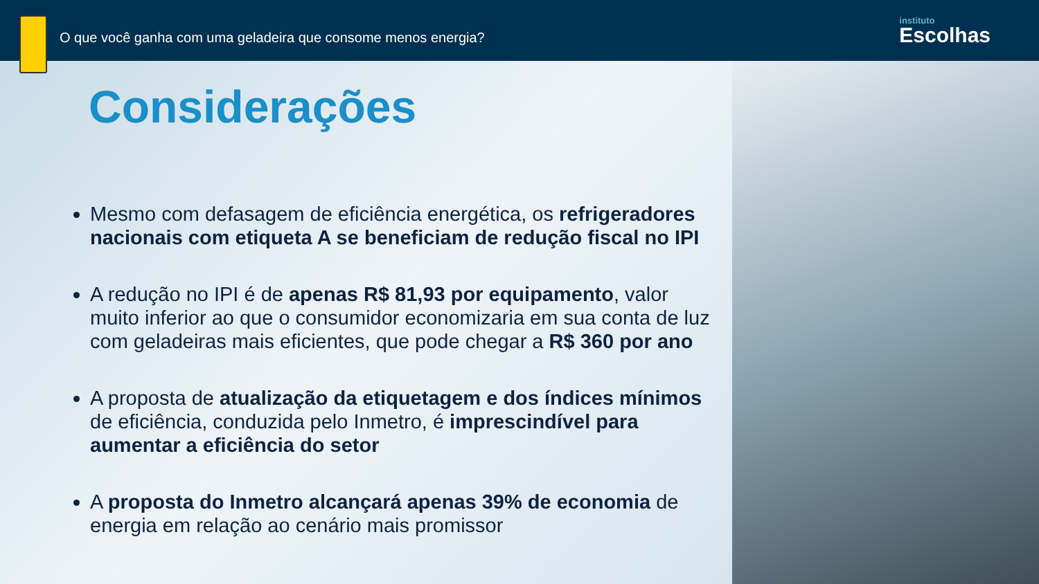O que você ganha com uma geladeira que consome menos energia?
instituto
Escolhas
Considerações
Mesmo com defasagem de eficiência energética, os refrigeradores nacionais com etiqueta A se beneficiam de redução fiscal no IPI
A redução no IPI é de apenas R$ 81,93 por equipamento, valor muito inferior ao que o consumidor economizaria em sua conta de luz com geladeiras mais eficientes, que pode chegar a R$ 360 por ano
A proposta de atualização da etiquetagem e dos índices mínimos de eficiência, conduzida pelo Inmetro, é imprescindível para aumentar a eficiência do setor
A proposta do Inmetro alcançará apenas 39% de economia de energia em relação ao cenário mais promissor